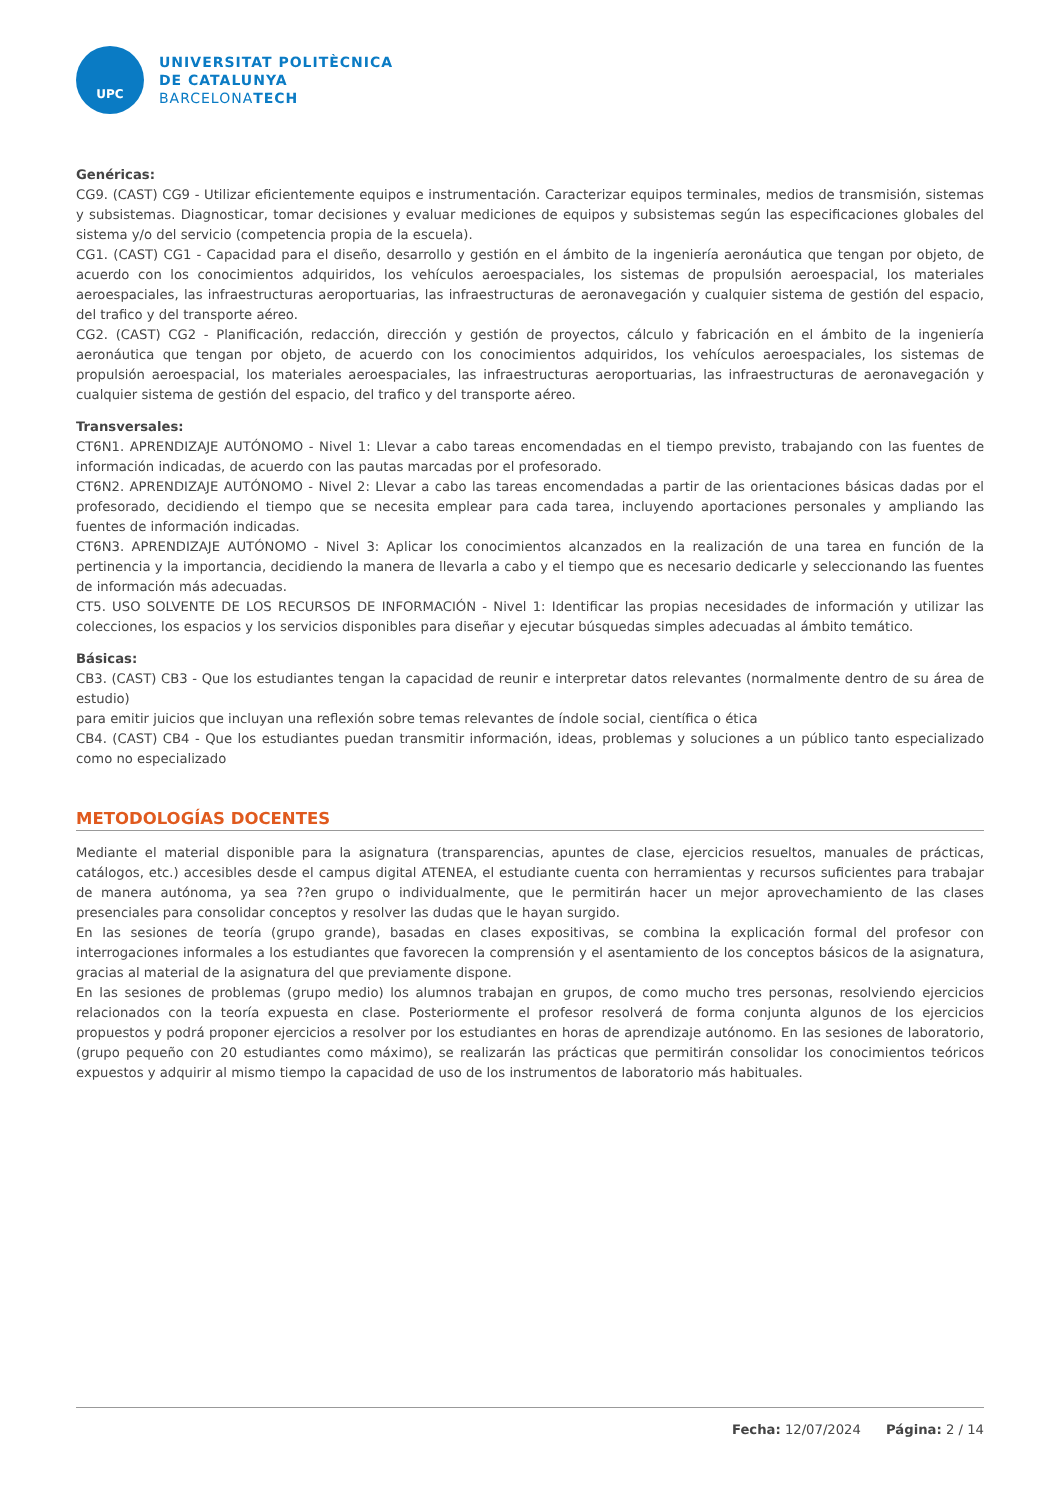UPC
UNIVERSITAT POLITÈCNICA
DE CATALUNYA
BARCELONATECH
Genéricas:
CG9. (CAST) CG9 - Utilizar eficientemente equipos e instrumentación. Caracterizar equipos terminales, medios de transmisión, sistemas y subsistemas. Diagnosticar, tomar decisiones y evaluar mediciones de equipos y subsistemas según las especificaciones globales del sistema y/o del servicio (competencia propia de la escuela).
CG1. (CAST) CG1 - Capacidad para el diseño, desarrollo y gestión en el ámbito de la ingeniería aeronáutica que tengan por objeto, de acuerdo con los conocimientos adquiridos, los vehículos aeroespaciales, los sistemas de propulsión aeroespacial, los materiales aeroespaciales, las infraestructuras aeroportuarias, las infraestructuras de aeronavegación y cualquier sistema de gestión del espacio, del trafico y del transporte aéreo.
CG2. (CAST) CG2 - Planificación, redacción, dirección y gestión de proyectos, cálculo y fabricación en el ámbito de la ingeniería aeronáutica que tengan por objeto, de acuerdo con los conocimientos adquiridos, los vehículos aeroespaciales, los sistemas de propulsión aeroespacial, los materiales aeroespaciales, las infraestructuras aeroportuarias, las infraestructuras de aeronavegación y cualquier sistema de gestión del espacio, del trafico y del transporte aéreo.
Transversales:
CT6N1. APRENDIZAJE AUTÓNOMO - Nivel 1: Llevar a cabo tareas encomendadas en el tiempo previsto, trabajando con las fuentes de información indicadas, de acuerdo con las pautas marcadas por el profesorado.
CT6N2. APRENDIZAJE AUTÓNOMO - Nivel 2: Llevar a cabo las tareas encomendadas a partir de las orientaciones básicas dadas por el profesorado, decidiendo el tiempo que se necesita emplear para cada tarea, incluyendo aportaciones personales y ampliando las fuentes de información indicadas.
CT6N3. APRENDIZAJE AUTÓNOMO - Nivel 3: Aplicar los conocimientos alcanzados en la realización de una tarea en función de la pertinencia y la importancia, decidiendo la manera de llevarla a cabo y el tiempo que es necesario dedicarle y seleccionando las fuentes de información más adecuadas.
CT5. USO SOLVENTE DE LOS RECURSOS DE INFORMACIÓN - Nivel 1: Identificar las propias necesidades de información y utilizar las colecciones, los espacios y los servicios disponibles para diseñar y ejecutar búsquedas simples adecuadas al ámbito temático.
Básicas:
CB3. (CAST) CB3 - Que los estudiantes tengan la capacidad de reunir e interpretar datos relevantes (normalmente dentro de su área de estudio)
para emitir juicios que incluyan una reflexión sobre temas relevantes de índole social, científica o ética
CB4. (CAST) CB4 - Que los estudiantes puedan transmitir información, ideas, problemas y soluciones a un público tanto especializado como no especializado
METODOLOGÍAS DOCENTES
Mediante el material disponible para la asignatura (transparencias, apuntes de clase, ejercicios resueltos, manuales de prácticas, catálogos, etc.) accesibles desde el campus digital ATENEA, el estudiante cuenta con herramientas y recursos suficientes para trabajar de manera autónoma, ya sea ??en grupo o individualmente, que le permitirán hacer un mejor aprovechamiento de las clases presenciales para consolidar conceptos y resolver las dudas que le hayan surgido.
En las sesiones de teoría (grupo grande), basadas en clases expositivas, se combina la explicación formal del profesor con interrogaciones informales a los estudiantes que favorecen la comprensión y el asentamiento de los conceptos básicos de la asignatura, gracias al material de la asignatura del que previamente dispone.
En las sesiones de problemas (grupo medio) los alumnos trabajan en grupos, de como mucho tres personas, resolviendo ejercicios relacionados con la teoría expuesta en clase. Posteriormente el profesor resolverá de forma conjunta algunos de los ejercicios propuestos y podrá proponer ejercicios a resolver por los estudiantes en horas de aprendizaje autónomo. En las sesiones de laboratorio, (grupo pequeño con 20 estudiantes como máximo), se realizarán las prácticas que permitirán consolidar los conocimientos teóricos expuestos y adquirir al mismo tiempo la capacidad de uso de los instrumentos de laboratorio más habituales.
Fecha: 12/07/2024 Página: 2 / 14